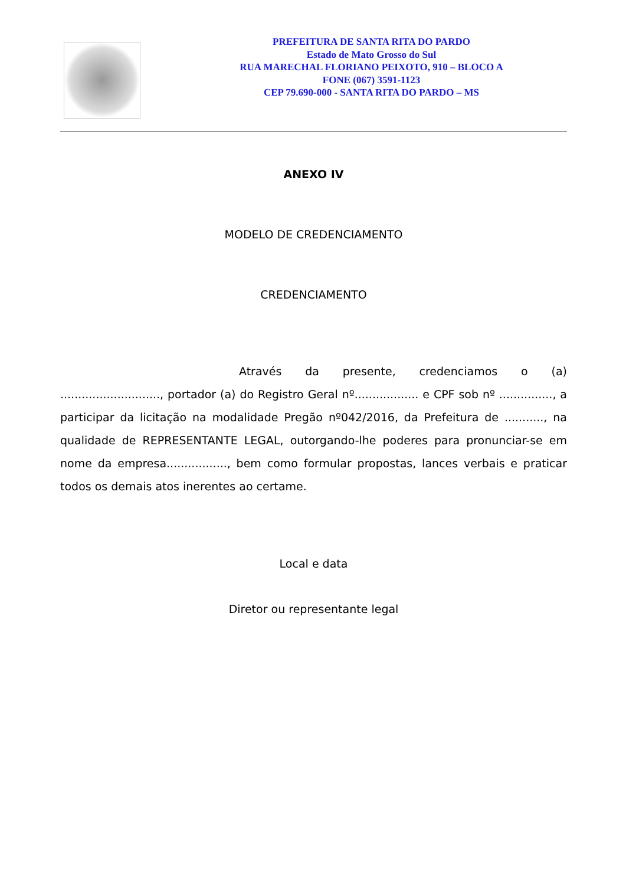PREFEITURA DE SANTA RITA DO PARDO
Estado de Mato Grosso do Sul
RUA MARECHAL FLORIANO PEIXOTO, 910 – BLOCO A
FONE (067) 3591-1123
CEP 79.690-000 - SANTA RITA DO PARDO – MS
ANEXO IV
MODELO DE CREDENCIAMENTO
CREDENCIAMENTO
Através da presente, credenciamos o (a) ............................, portador (a) do Registro Geral nº.................. e CPF sob nº ..............., a participar da licitação na modalidade Pregão nº042/2016, da Prefeitura de ..........., na qualidade de REPRESENTANTE LEGAL, outorgando-lhe poderes para pronunciar-se em nome da empresa................., bem como formular propostas, lances verbais e praticar todos os demais atos inerentes ao certame.
Local e data
Diretor ou representante legal